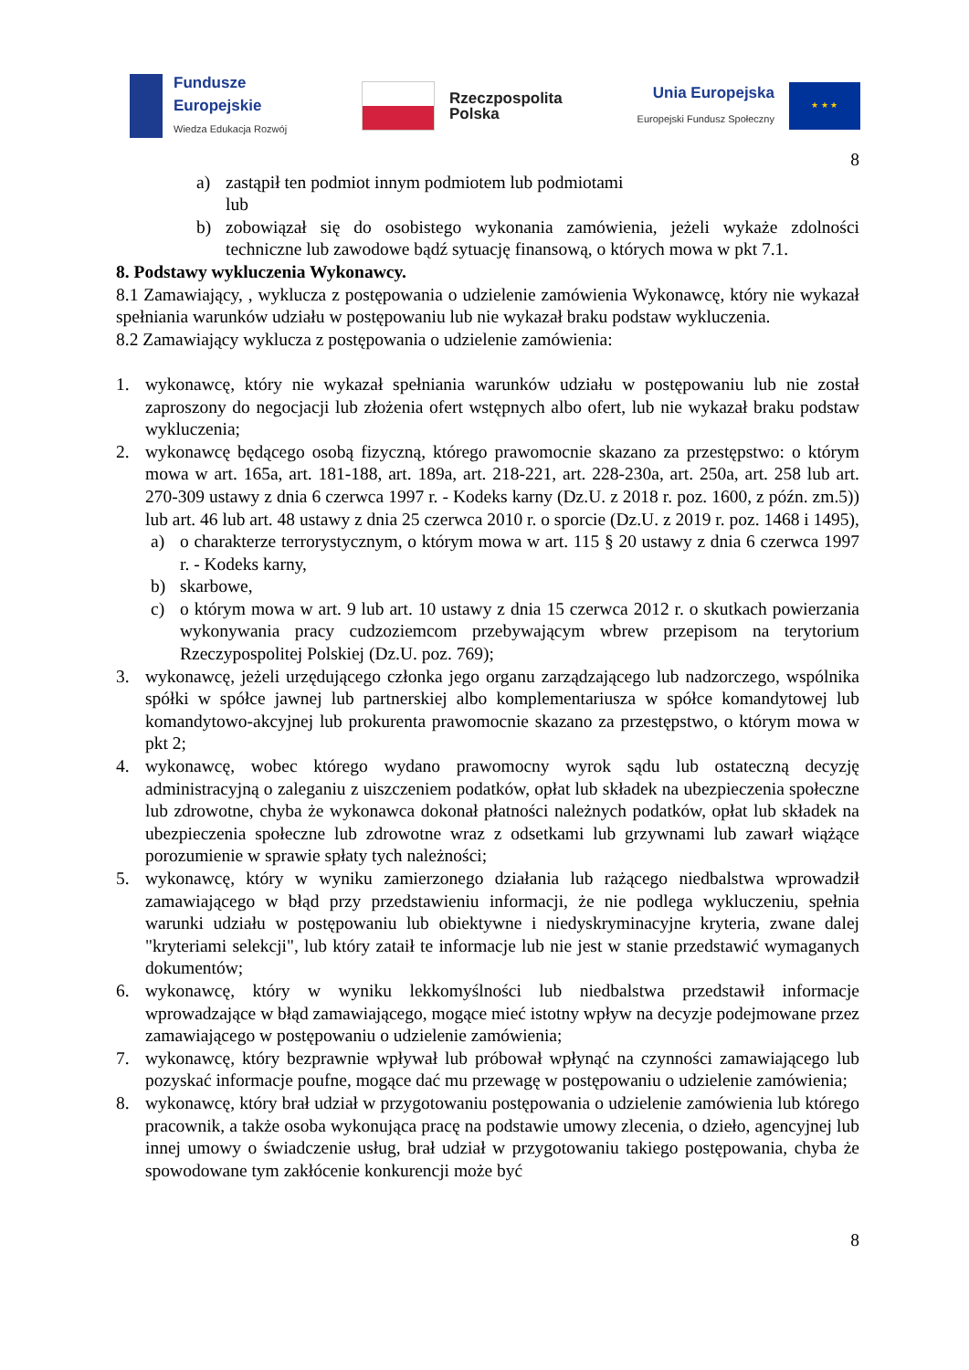Fundusze
Europejskie
Wiedza Edukacja Rozwój
Rzeczpospolita
Polska
Unia Europejska
Europejski Fundusz Społeczny
★ ★ ★
8
a) zastąpił ten podmiot innym podmiotem lub podmiotami
lub
b) zobowiązał się do osobistego wykonania zamówienia, jeżeli wykaże zdolności techniczne lub zawodowe bądź sytuację finansową, o których mowa w pkt 7.1.
8. Podstawy wykluczenia Wykonawcy.
8.1 Zamawiający, , wyklucza z postępowania o udzielenie zamówienia Wykonawcę, który nie wykazał spełniania warunków udziału w postępowaniu lub nie wykazał braku podstaw wykluczenia.
8.2 Zamawiający wyklucza z postępowania o udzielenie zamówienia:
1. wykonawcę, który nie wykazał spełniania warunków udziału w postępowaniu lub nie został zaproszony do negocjacji lub złożenia ofert wstępnych albo ofert, lub nie wykazał braku podstaw wykluczenia;
2. wykonawcę będącego osobą fizyczną, którego prawomocnie skazano za przestępstwo: o którym mowa w art. 165a, art. 181-188, art. 189a, art. 218-221, art. 228-230a, art. 250a, art. 258 lub art. 270-309 ustawy z dnia 6 czerwca 1997 r. - Kodeks karny (Dz.U. z 2018 r. poz. 1600, z późn. zm.5)) lub art. 46 lub art. 48 ustawy z dnia 25 czerwca 2010 r. o sporcie (Dz.U. z 2019 r. poz. 1468 i 1495),
a) o charakterze terrorystycznym, o którym mowa w art. 115 § 20 ustawy z dnia 6 czerwca 1997 r. - Kodeks karny,
b) skarbowe,
c) o którym mowa w art. 9 lub art. 10 ustawy z dnia 15 czerwca 2012 r. o skutkach powierzania wykonywania pracy cudzoziemcom przebywającym wbrew przepisom na terytorium Rzeczypospolitej Polskiej (Dz.U. poz. 769);
3. wykonawcę, jeżeli urzędującego członka jego organu zarządzającego lub nadzorczego, wspólnika spółki w spółce jawnej lub partnerskiej albo komplementariusza w spółce komandytowej lub komandytowo-akcyjnej lub prokurenta prawomocnie skazano za przestępstwo, o którym mowa w pkt 2;
4. wykonawcę, wobec którego wydano prawomocny wyrok sądu lub ostateczną decyzję administracyjną o zaleganiu z uiszczeniem podatków, opłat lub składek na ubezpieczenia społeczne lub zdrowotne, chyba że wykonawca dokonał płatności należnych podatków, opłat lub składek na ubezpieczenia społeczne lub zdrowotne wraz z odsetkami lub grzywnami lub zawarł wiążące porozumienie w sprawie spłaty tych należności;
5. wykonawcę, który w wyniku zamierzonego działania lub rażącego niedbalstwa wprowadził zamawiającego w błąd przy przedstawieniu informacji, że nie podlega wykluczeniu, spełnia warunki udziału w postępowaniu lub obiektywne i niedyskryminacyjne kryteria, zwane dalej "kryteriami selekcji", lub który zataił te informacje lub nie jest w stanie przedstawić wymaganych dokumentów;
6. wykonawcę, który w wyniku lekkomyślności lub niedbalstwa przedstawił informacje wprowadzające w błąd zamawiającego, mogące mieć istotny wpływ na decyzje podejmowane przez zamawiającego w postępowaniu o udzielenie zamówienia;
7. wykonawcę, który bezprawnie wpływał lub próbował wpłynąć na czynności zamawiającego lub pozyskać informacje poufne, mogące dać mu przewagę w postępowaniu o udzielenie zamówienia;
8. wykonawcę, który brał udział w przygotowaniu postępowania o udzielenie zamówienia lub którego pracownik, a także osoba wykonująca pracę na podstawie umowy zlecenia, o dzieło, agencyjnej lub innej umowy o świadczenie usług, brał udział w przygotowaniu takiego postępowania, chyba że spowodowane tym zakłócenie konkurencji może być
8